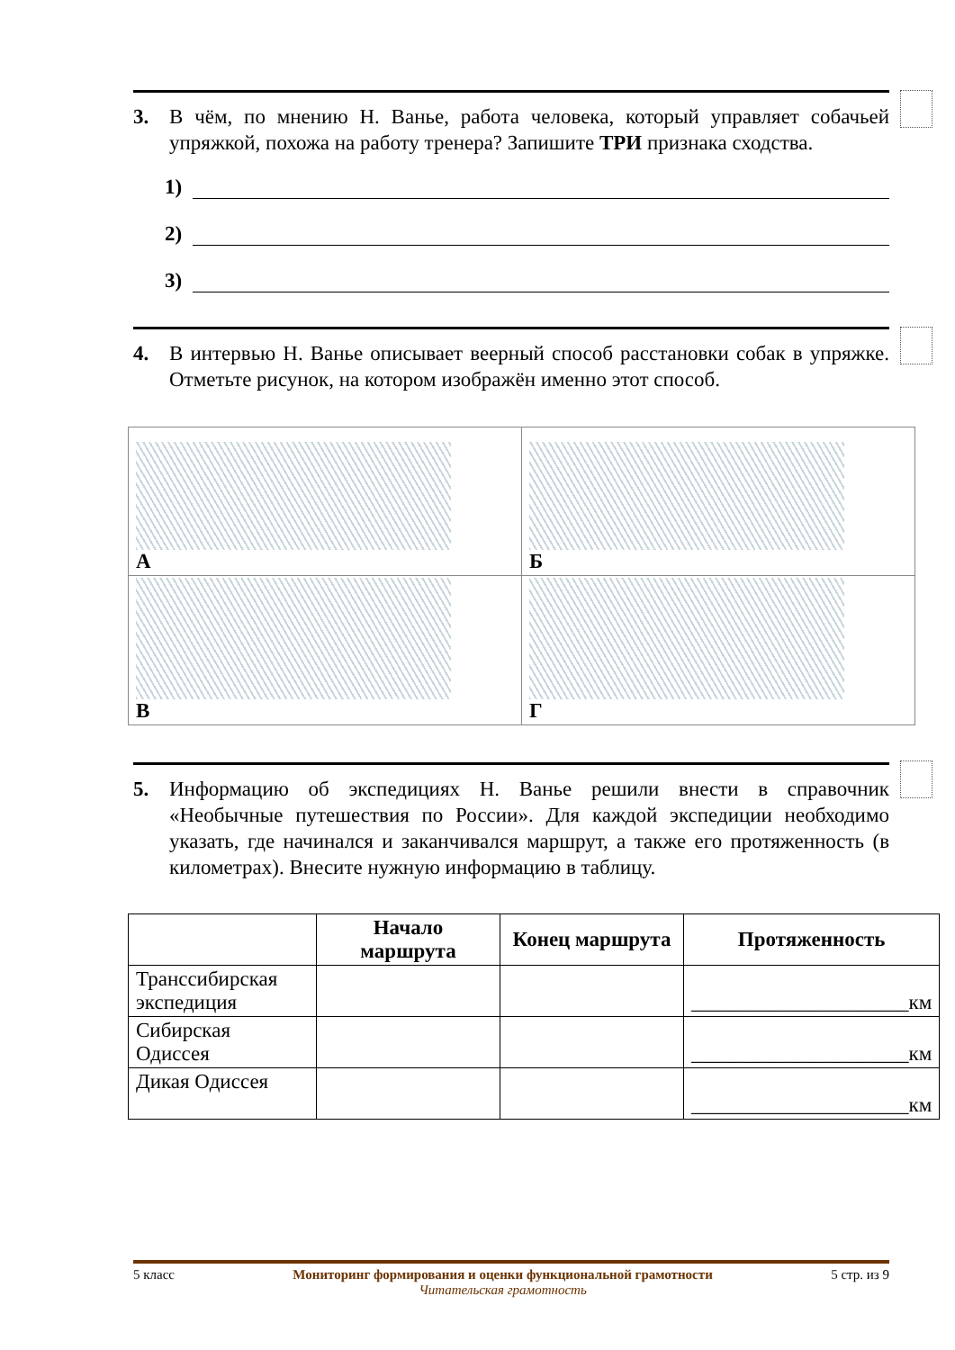3. В чём, по мнению Н. Ванье, работа человека, который управляет собачьей упряжкой, похожа на работу тренера? Запишите ТРИ признака сходства.
1)
2)
3)
4. В интервью Н. Ванье описывает веерный способ расстановки собак в упряжке. Отметьте рисунок, на котором изображён именно этот способ.
| А | Б |
| В | Г |
5. Информацию об экспедициях Н. Ванье решили внести в справочник «Необычные путешествия по России». Для каждой экспедиции необходимо указать, где начинался и заканчивался маршрут, а также его протяженность (в километрах). Внесите нужную информацию в таблицу.
| | Начало маршрута | Конец маршрута | Протяженность |
| --- | --- | --- | --- |
| Транссибирская экспедиция | | | _____________________км |
| Сибирская Одиссея | | | _____________________км |
| Дикая Одиссея | | | _____________________км |
5 класс Мониторинг формирования и оценки функциональной грамотности
Читательская грамотность 5 стр. из 9